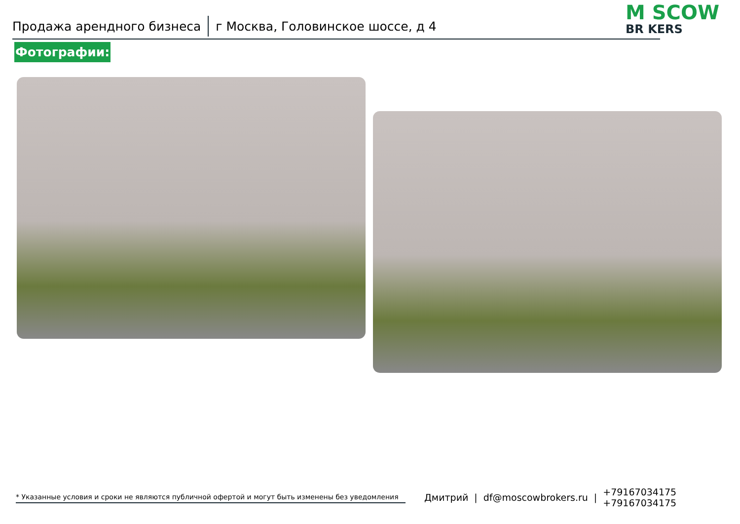Продажа арендного бизнеса г Москва, Головинское шоссе, д 4 M SCOW
BR KERS
Фотографии:
* Указанные условия и сроки не являются публичной офертой и могут быть изменены без уведомления
Дмитрий | df@moscowbrokers.ru | +79167034175
+79167034175